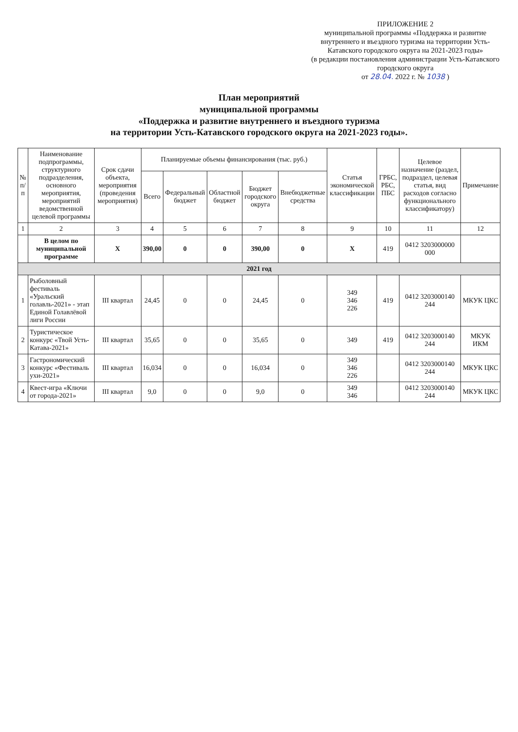ПРИЛОЖЕНИЕ 2
муниципальной программы «Поддержка и развитие внутреннего и въездного туризма на территории Усть-Катавского городского округа на 2021-2023 годы»
(в редакции постановления администрации Усть-Катавского городского округа
от 28.04. 2022 г. № 1038 )
План мероприятий
муниципальной программы
«Поддержка и развитие внутреннего и въездного туризма
на территории Усть-Катавского городского округа на 2021-2023 годы».
| № п/п | Наименование подпрограммы, структурного подразделения, основного мероприятия, мероприятий ведомственной целевой программы | Срок сдачи объекта, мероприятия (проведения мероприятия) | Планируемые объемы финансирования (тыс. руб.) | | | | | Статья экономической классификации | ГРБС, РБС, ПБС | Целевое назначение (раздел, подраздел, целевая статья, вид расходов согласно функционального классификатору) | Примечание |
| --- | --- | --- | --- | --- | --- | --- | --- | --- | --- | --- | --- |
| | | | Всего | Федеральный бюджет | Областной бюджет | Бюджет городского округа | Внебюджетные средства | | | | |
| 1 | 2 | 3 | 4 | 5 | 6 | 7 | 8 | 9 | 10 | 11 | 12 |
| | В целом по муниципальной программе | X | 390,00 | 0 | 0 | 390,00 | 0 | X | 419 | 0412 3203000000 000 | |
| 2021 год | | | | | | | | | | | |
| 1 | Рыболовный фестиваль «Уральский голавль-2021» - этап Единой Голавлёвой лиги России | III квартал | 24,45 | 0 | 0 | 24,45 | 0 | 349 346 226 | 419 | 0412 3203000140 244 | МКУК ЦКС |
| 2 | Туристическое конкурс «Твой Усть-Катава-2021» | III квартал | 35,65 | 0 | 0 | 35,65 | 0 | 349 | 419 | 0412 3203000140 244 | МКУК ИКМ |
| 3 | Гастрономический конкурс «Фестиваль ухи-2021» | III квартал | 16,034 | 0 | 0 | 16,034 | 0 | 349 346 226 | | 0412 3203000140 244 | МКУК ЦКС |
| 4 | Квест-игра «Ключи от города-2021» | III квартал | 9,0 | 0 | 0 | 9,0 | 0 | 349 346 | | 0412 3203000140 244 | МКУК ЦКС |